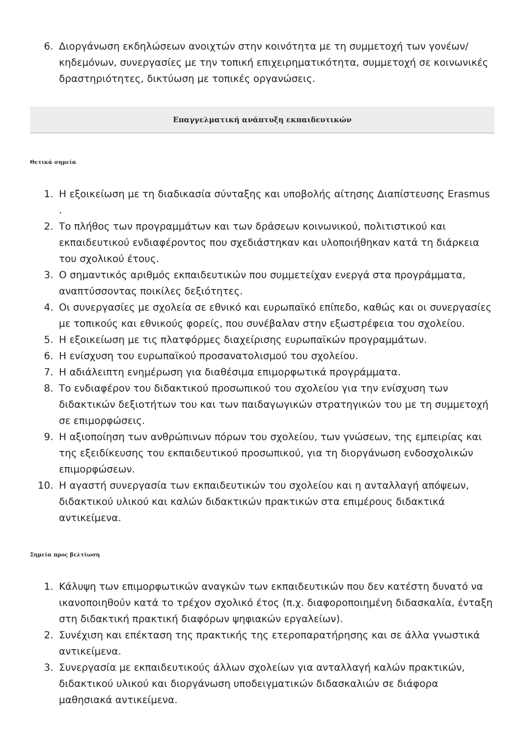6. Διοργάνωση εκδηλώσεων ανοιχτών στην κοινότητα με τη συμμετοχή των γονέων/κηδεμόνων, συνεργασίες με την τοπική επιχειρηματικότητα, συμμετοχή σε κοινωνικές δραστηριότητες, δικτύωση με τοπικές οργανώσεις.
Επαγγελματική ανάπτυξη εκπαιδευτικών
Θετικά σημεία
1. Η εξοικείωση με τη διαδικασία σύνταξης και υποβολής αίτησης Διαπίστευσης Erasmus .
2. Το πλήθος των προγραμμάτων και των δράσεων κοινωνικού, πολιτιστικού και εκπαιδευτικού ενδιαφέροντος που σχεδιάστηκαν και υλοποιήθηκαν κατά τη διάρκεια του σχολικού έτους.
3. Ο σημαντικός αριθμός εκπαιδευτικών που συμμετείχαν ενεργά στα προγράμματα, αναπτύσσοντας ποικίλες δεξιότητες.
4. Οι συνεργασίες με σχολεία σε εθνικό και ευρωπαϊκό επίπεδο, καθώς και οι συνεργασίες με τοπικούς και εθνικούς φορείς, που συνέβαλαν στην εξωστρέφεια του σχολείου.
5. Η εξοικείωση με τις πλατφόρμες διαχείρισης ευρωπαϊκών προγραμμάτων.
6. Η ενίσχυση του ευρωπαϊκού προσανατολισμού του σχολείου.
7. Η αδιάλειπτη ενημέρωση για διαθέσιμα επιμορφωτικά προγράμματα.
8. Το ενδιαφέρον του διδακτικού προσωπικού του σχολείου για την ενίσχυση των διδακτικών δεξιοτήτων του και των παιδαγωγικών στρατηγικών του με τη συμμετοχή σε επιμορφώσεις.
9. Η αξιοποίηση των ανθρώπινων πόρων του σχολείου, των γνώσεων, της εμπειρίας και της εξειδίκευσης του εκπαιδευτικού προσωπικού, για τη διοργάνωση ενδοσχολικών επιμορφώσεων.
10. Η αγαστή συνεργασία των εκπαιδευτικών του σχολείου και η ανταλλαγή απόψεων, διδακτικού υλικού και καλών διδακτικών πρακτικών στα επιμέρους διδακτικά αντικείμενα.
Σημεία προς βελτίωση
1. Κάλυψη των επιμορφωτικών αναγκών των εκπαιδευτικών που δεν κατέστη δυνατό να ικανοποιηθούν κατά το τρέχον σχολικό έτος (π.χ. διαφοροποιημένη διδασκαλία, ένταξη στη διδακτική πρακτική διαφόρων ψηφιακών εργαλείων).
2. Συνέχιση και επέκταση της πρακτικής της ετεροπαρατήρησης και σε άλλα γνωστικά αντικείμενα.
3. Συνεργασία με εκπαιδευτικούς άλλων σχολείων για ανταλλαγή καλών πρακτικών, διδακτικού υλικού και διοργάνωση υποδειγματικών διδασκαλιών σε διάφορα μαθησιακά αντικείμενα.